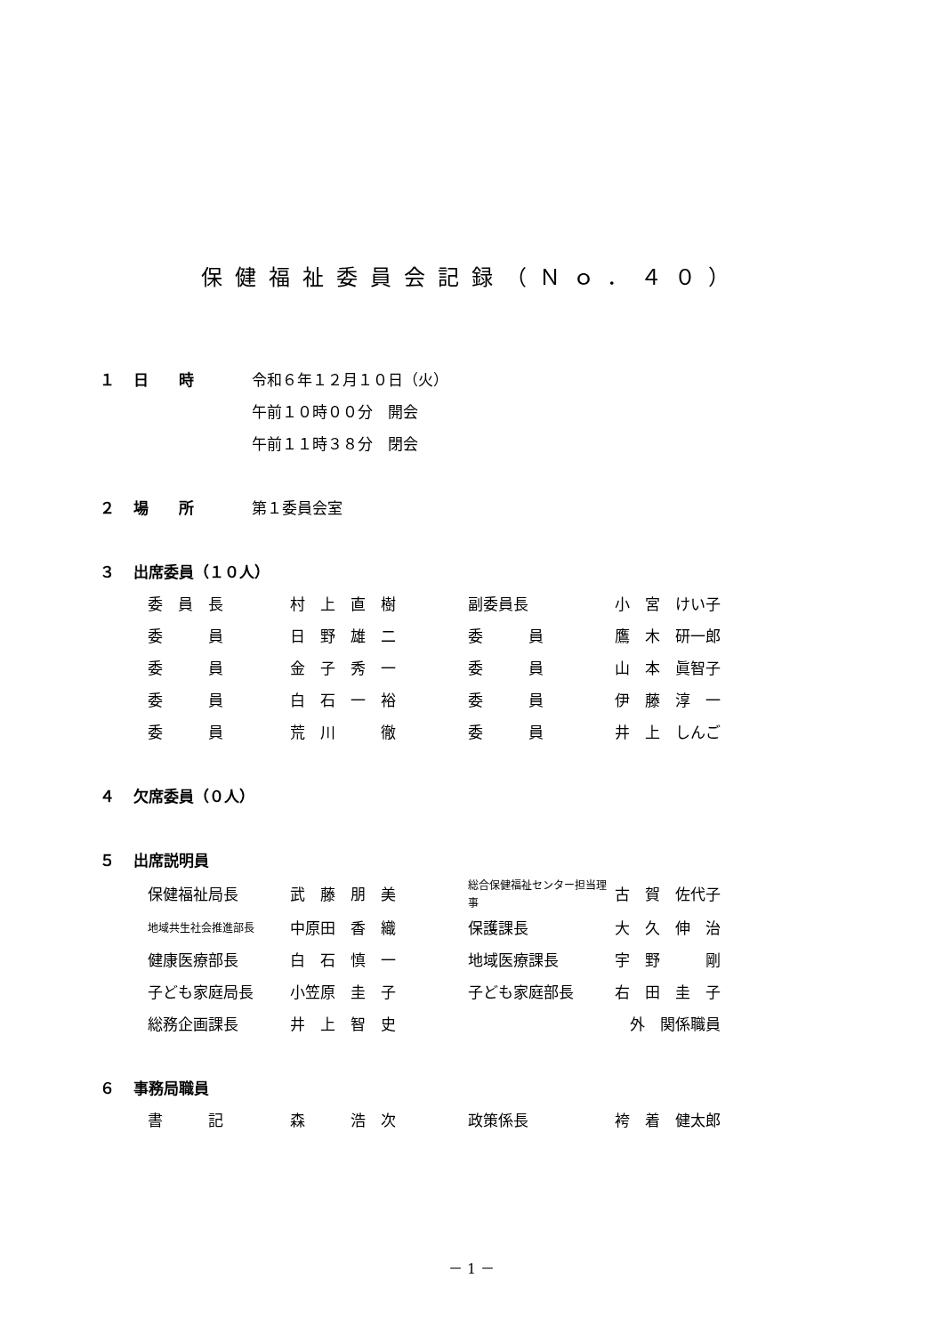保健福祉委員会記録（Ｎｏ．４０）
１ 日　　時 令和６年１２月１０日（火）
午前１０時００分　開会
午前１１時３８分　閉会
２ 場　　所 第１委員会室
３ 出席委員（１０人）
| 委 員 長 | 村 上 直 樹 | 副委員長 | 小 宮 けい子 |
| 委 員 | 日 野 雄 二 | 委 員 | 鷹 木 研一郎 |
| 委 員 | 金 子 秀 一 | 委 員 | 山 本 眞智子 |
| 委 員 | 白 石 一 裕 | 委 員 | 伊 藤 淳 一 |
| 委 員 | 荒 川 徹 | 委 員 | 井 上 しんご |
４ 欠席委員（０人）
５ 出席説明員
| 保健福祉局長 | 武 藤 朋 美 | 総合保健福祉センター担当理事 | 古 賀 佐代子 |
| 地域共生社会推進部長 | 中原田 香 織 | 保護課長 | 大 久 伸 治 |
| 健康医療部長 | 白 石 慎 一 | 地域医療課長 | 宇 野 剛 |
| 子ども家庭局長 | 小笠原 圭 子 | 子ども家庭部長 | 右 田 圭 子 |
| 総務企画課長 | 井 上 智 史 | | 外 関係職員 |
６ 事務局職員
| 書 記 | 森 浩 次 | 政策係長 | 袴 着 健太郎 |
－ 1 －